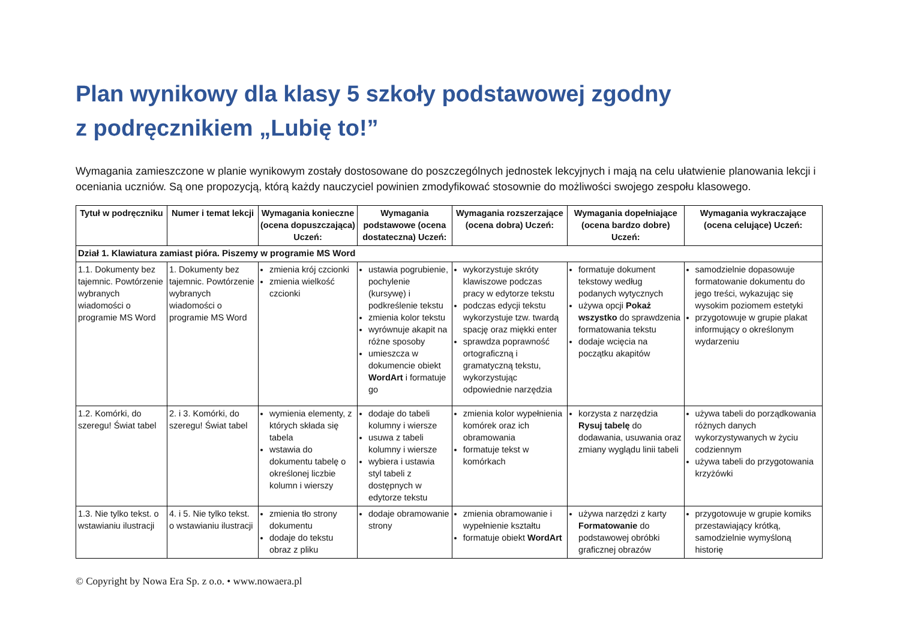Plan wynikowy dla klasy 5 szkoły podstawowej zgodny
z podręcznikiem „Lubię to!”
Wymagania zamieszczone w planie wynikowym zostały dostosowane do poszczególnych jednostek lekcyjnych i mają na celu ułatwienie planowania lekcji i oceniania uczniów. Są one propozycją, którą każdy nauczyciel powinien zmodyfikować stosownie do możliwości swojego zespołu klasowego.
| Tytuł w podręczniku | Numer i temat lekcji | Wymagania konieczne (ocena dopuszczająca) Uczeń: | Wymagania podstawowe (ocena dostateczna) Uczeń: | Wymagania rozszerzające (ocena dobra) Uczeń: | Wymagania dopełniające (ocena bardzo dobre) Uczeń: | Wymagania wykraczające (ocena celujące) Uczeń: |
| --- | --- | --- | --- | --- | --- | --- |
| Dział 1. Klawiatura zamiast pióra. Piszemy w programie MS Word | | | | | | |
| 1.1. Dokumenty bez tajemnic. Powtórzenie wybranych wiadomości o programie MS Word | 1. Dokumenty bez tajemnic. Powtórzenie wybranych wiadomości o programie MS Word | zmienia krój czcionki zmienia wielkość czcionki | ustawia pogrubienie, pochylenie (kursywę) i podkreślenie tekstu zmienia kolor tekstu wyrównuje akapit na różne sposoby umieszcza w dokumencie obiekt WordArt i formatuje go | wykorzystuje skróty klawiszowe podczas pracy w edytorze tekstu podczas edycji tekstu wykorzystuje tzw. twardą spację oraz miękki enter sprawdza poprawność ortograficzną i gramatyczną tekstu, wykorzystując odpowiednie narzędzia | formatuje dokument tekstowy według podanych wytycznych używa opcji Pokaż wszystko do sprawdzenia formatowania tekstu dodaje wcięcia na początku akapitów | samodzielnie dopasowuje formatowanie dokumentu do jego treści, wykazując się wysokim poziomem estetyki przygotowuje w grupie plakat informujący o określonym wydarzeniu |
| 1.2. Komórki, do szeregu! Świat tabel | 2. i 3. Komórki, do szeregu! Świat tabel | wymienia elementy, z których składa się tabela wstawia do dokumentu tabelę o określonej liczbie kolumn i wierszy | dodaje do tabeli kolumny i wiersze usuwa z tabeli kolumny i wiersze wybiera i ustawia styl tabeli z dostępnych w edytorze tekstu | zmienia kolor wypełnienia komórek oraz ich obramowania formatuje tekst w komórkach | korzysta z narzędzia Rysuj tabelę do dodawania, usuwania oraz zmiany wyglądu linii tabeli | używa tabeli do porządkowania różnych danych wykorzystywanych w życiu codziennym używa tabeli do przygotowania krzyżówki |
| 1.3. Nie tylko tekst. o wstawianiu ilustracji | 4. i 5. Nie tylko tekst. o wstawianiu ilustracji | zmienia tło strony dokumentu dodaje do tekstu obraz z pliku | dodaje obramowanie strony | zmienia obramowanie i wypełnienie kształtu formatuje obiekt WordArt | używa narzędzi z karty Formatowanie do podstawowej obróbki graficznej obrazów | przygotowuje w grupie komiks przestawiający krótką, samodzielnie wymyśloną historię |
© Copyright by Nowa Era Sp. z o.o. • www.nowaera.pl